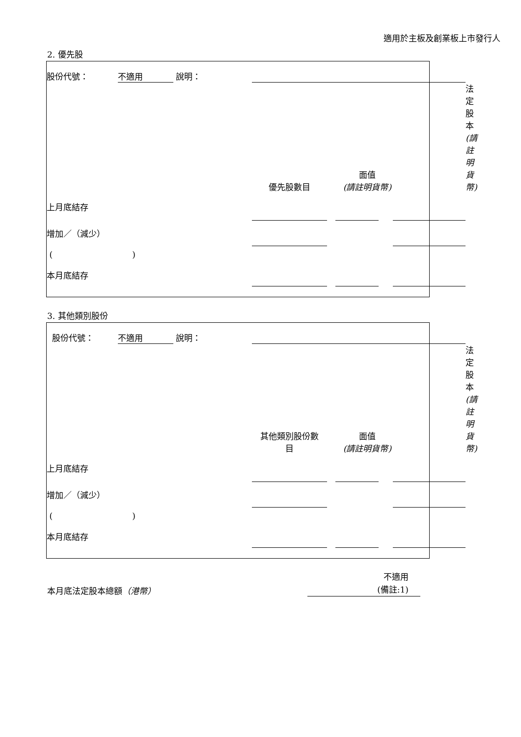適用於主板及創業板上市發行人
2. 優先股
| 股份代號： | 不適用 | 說明： | | | | | | |
| | | | 優先股數目 | | 面值 (請註明貨幣) | | | 法定股本 (請註明貨幣) |
| 上月底結存 | | | | | | | | |
| 增加／（減少） | | | | | | | | |
| ( ) | | | | | | | | |
| 本月底結存 | | | | | | | | |
3. 其他類別股份
| 股份代號： | 不適用 | 說明： | | | | | | |
| | | | 其他類別股份數 目 | | 面值 (請註明貨幣) | | | 法定股本 (請註明貨幣) |
| 上月底結存 | | | | | | | | |
| 增加／（減少） | | | | | | | | |
| ( ) | | | | | | | | |
| 本月底結存 | | | | | | | | |
| 本月底法定股本總額 （港幣） | 不適用 (備註:1) |